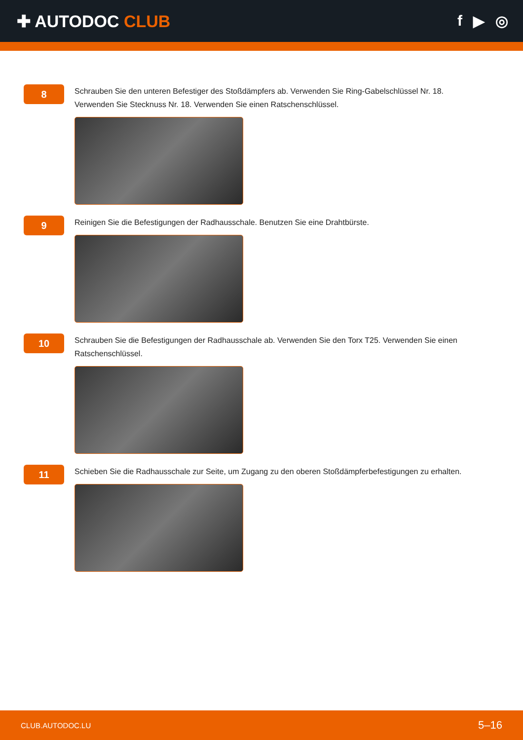✚ AUTODOC CLUB f ▶ ◎
8
Schrauben Sie den unteren Befestiger des Stoßdämpfers ab. Verwenden Sie Ring-Gabelschlüssel Nr. 18. Verwenden Sie Stecknuss Nr. 18. Verwenden Sie einen Ratschenschlüssel.
9
Reinigen Sie die Befestigungen der Radhausschale. Benutzen Sie eine Drahtbürste.
10
Schrauben Sie die Befestigungen der Radhausschale ab. Verwenden Sie den Torx T25. Verwenden Sie einen Ratschenschlüssel.
11
Schieben Sie die Radhausschale zur Seite, um Zugang zu den oberen Stoßdämpferbefestigungen zu erhalten.
CLUB.AUTODOC.LU 5–16